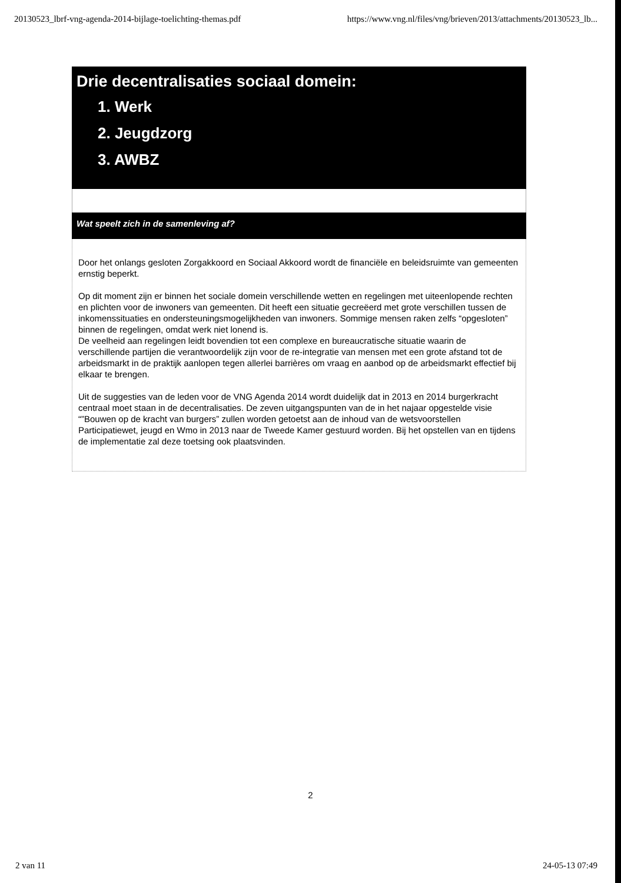20130523_lbrf-vng-agenda-2014-bijlage-toelichting-themas.pdf https://www.vng.nl/files/vng/brieven/2013/attachments/20130523_lb...
Drie decentralisaties sociaal domein:
1. Werk
2. Jeugdzorg
3. AWBZ
Wat speelt zich in de samenleving af?
Door het onlangs gesloten Zorgakkoord en Sociaal Akkoord wordt de financiële en beleidsruimte van gemeenten ernstig beperkt.
Op dit moment zijn er binnen het sociale domein verschillende wetten en regelingen met uiteenlopende rechten en plichten voor de inwoners van gemeenten. Dit heeft een situatie gecreëerd met grote verschillen tussen de inkomenssituaties en ondersteuningsmogelijkheden van inwoners. Sommige mensen raken zelfs “opgesloten” binnen de regelingen, omdat werk niet lonend is.
De veelheid aan regelingen leidt bovendien tot een complexe en bureaucratische situatie waarin de verschillende partijen die verantwoordelijk zijn voor de re-integratie van mensen met een grote afstand tot de arbeidsmarkt in de praktijk aanlopen tegen allerlei barrières om vraag en aanbod op de arbeidsmarkt effectief bij elkaar te brengen.
Uit de suggesties van de leden voor de VNG Agenda 2014 wordt duidelijk dat in 2013 en 2014 burgerkracht centraal moet staan in de decentralisaties. De zeven uitgangspunten van de in het najaar opgestelde visie “”Bouwen op de kracht van burgers” zullen worden getoetst aan de inhoud van de wetsvoorstellen Participatiewet, jeugd en Wmo in 2013 naar de Tweede Kamer gestuurd worden. Bij het opstellen van en tijdens de implementatie zal deze toetsing ook plaatsvinden.
2
2 van 11 24-05-13 07:49